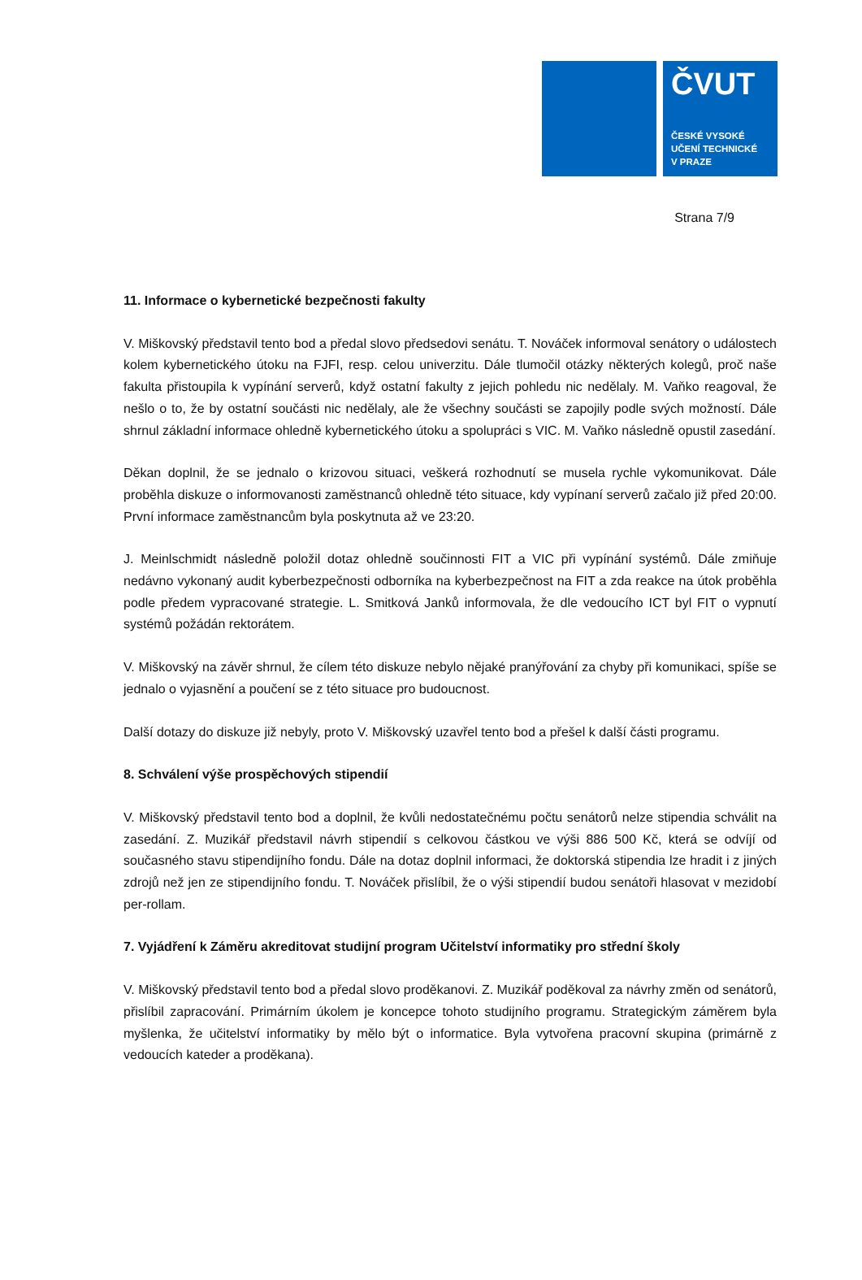ČVUT
ČESKÉ VYSOKÉ
UČENÍ TECHNICKÉ
V PRAZE
Strana 7/9
11. Informace o kybernetické bezpečnosti fakulty
V. Miškovský představil tento bod a předal slovo předsedovi senátu. T. Nováček informoval senátory o událostech kolem kybernetického útoku na FJFI, resp. celou univerzitu. Dále tlumočil otázky některých kolegů, proč naše fakulta přistoupila k vypínání serverů, když ostatní fakulty z jejich pohledu nic nedělaly. M. Vaňko reagoval, že nešlo o to, že by ostatní součásti nic nedělaly, ale že všechny součásti se zapojily podle svých možností. Dále shrnul základní informace ohledně kybernetického útoku a spolupráci s VIC. M. Vaňko následně opustil zasedání.
Děkan doplnil, že se jednalo o krizovou situaci, veškerá rozhodnutí se musela rychle vykomunikovat. Dále proběhla diskuze o informovanosti zaměstnanců ohledně této situace, kdy vypínaní serverů začalo již před 20:00. První informace zaměstnancům byla poskytnuta až ve 23:20.
J. Meinlschmidt následně položil dotaz ohledně součinnosti FIT a VIC při vypínání systémů. Dále zmiňuje nedávno vykonaný audit kyberbezpečnosti odborníka na kyberbezpečnost na FIT a zda reakce na útok proběhla podle předem vypracované strategie. L. Smitková Janků informovala, že dle vedoucího ICT byl FIT o vypnutí systémů požádán rektorátem.
V. Miškovský na závěr shrnul, že cílem této diskuze nebylo nějaké pranýřování za chyby při komunikaci, spíše se jednalo o vyjasnění a poučení se z této situace pro budoucnost.
Další dotazy do diskuze již nebyly, proto V. Miškovský uzavřel tento bod a přešel k další části programu.
8. Schválení výše prospěchových stipendií
V. Miškovský představil tento bod a doplnil, že kvůli nedostatečnému počtu senátorů nelze stipendia schválit na zasedání. Z. Muzikář představil návrh stipendií s celkovou částkou ve výši 886 500 Kč, která se odvíjí od současného stavu stipendijního fondu. Dále na dotaz doplnil informaci, že doktorská stipendia lze hradit i z jiných zdrojů než jen ze stipendijního fondu. T. Nováček přislíbil, že o výši stipendií budou senátoři hlasovat v mezidobí per-rollam.
7. Vyjádření k Záměru akreditovat studijní program Učitelství informatiky pro střední školy
V. Miškovský představil tento bod a předal slovo proděkanovi. Z. Muzikář poděkoval za návrhy změn od senátorů, přislíbil zapracování. Primárním úkolem je koncepce tohoto studijního programu. Strategickým záměrem byla myšlenka, že učitelství informatiky by mělo být o informatice. Byla vytvořena pracovní skupina (primárně z vedoucích kateder a proděkana).